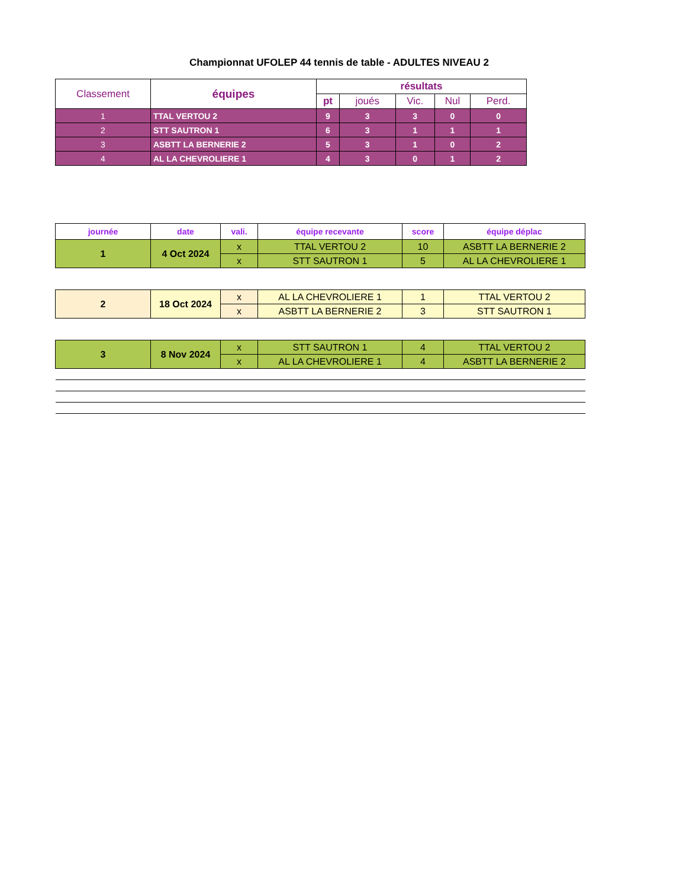Championnat UFOLEP 44 tennis de table - ADULTES NIVEAU 2
| Classement | équipes | résultats | | | | |
| --- | --- | --- | --- | --- | --- | --- |
| | | pt | joués | Vic. | Nul | Perd. |
| 1 | TTAL VERTOU 2 | 9 | 3 | 3 | 0 | 0 |
| 2 | STT SAUTRON 1 | 6 | 3 | 1 | 1 | 1 |
| 3 | ASBTT LA BERNERIE 2 | 5 | 3 | 1 | 0 | 2 |
| 4 | AL LA CHEVROLIERE 1 | 4 | 3 | 0 | 1 | 2 |
| journée | date | vali. | équipe recevante | score | équipe déplac |
| --- | --- | --- | --- | --- | --- |
| 1 | 4 Oct 2024 | x | TTAL VERTOU 2 | 10 | ASBTT LA BERNERIE 2 |
| | | x | STT SAUTRON 1 | 5 | AL LA CHEVROLIERE 1 |
| 2 | 18 Oct 2024 | x | AL LA CHEVROLIERE 1 | 1 | TTAL VERTOU 2 |
| | | x | ASBTT LA BERNERIE 2 | 3 | STT SAUTRON 1 |
| 3 | 8 Nov 2024 | x | STT SAUTRON 1 | 4 | TTAL VERTOU 2 |
| | | x | AL LA CHEVROLIERE 1 | 4 | ASBTT LA BERNERIE 2 |